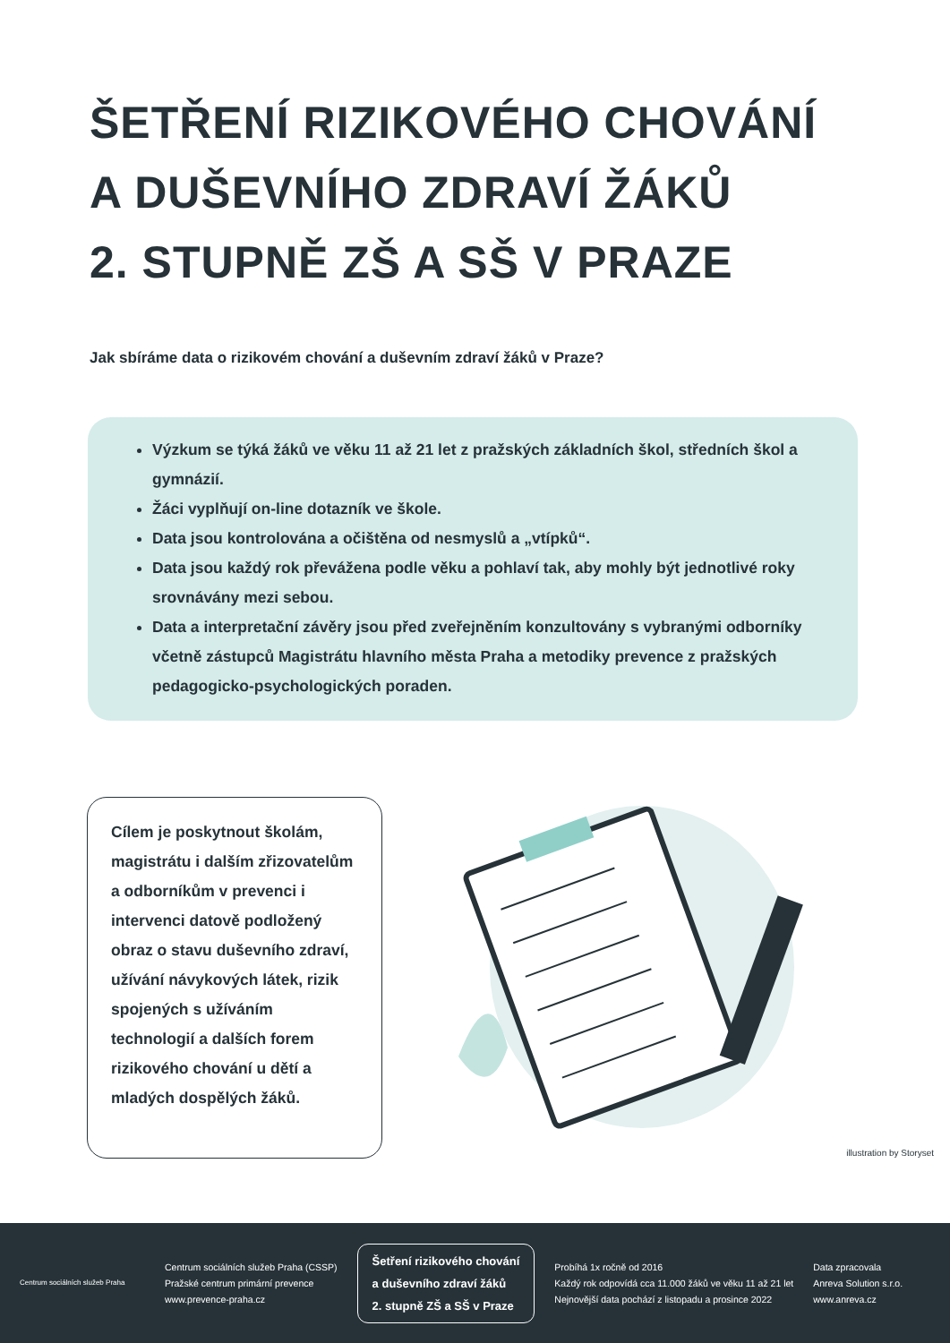ŠETŘENÍ RIZIKOVÉHO CHOVÁNÍ
A DUŠEVNÍHO ZDRAVÍ ŽÁKŮ
2. STUPNĚ ZŠ A SŠ V PRAZE
Jak sbíráme data o rizikovém chování a duševním zdraví žáků v Praze?
Výzkum se týká žáků ve věku 11 až 21 let z pražských základních škol, středních škol a gymnázií.
Žáci vyplňují on-line dotazník ve škole.
Data jsou kontrolována a očištěna od nesmyslů a „vtípků“.
Data jsou každý rok převážena podle věku a pohlaví tak, aby mohly být jednotlivé roky srovnávány mezi sebou.
Data a interpretační závěry jsou před zveřejněním konzultovány s vybranými odborníky včetně zástupců Magistrátu hlavního města Praha a metodiky prevence z pražských pedagogicko-psychologických poraden.
Cílem je poskytnout školám, magistrátu i dalším zřizovatelům a odborníkům v prevenci i intervenci datově podložený obraz o stavu duševního zdraví, užívání návykových látek, rizik spojených s užíváním technologií a dalších forem rizikového chování u dětí a mladých dospělých žáků.
illustration by Storyset
Centrum sociálních služeb Praha
Centrum sociálních služeb Praha (CSSP)
Pražské centrum primární prevence
www.prevence-praha.cz
Šetření rizikového chování
a duševního zdraví žáků
2. stupně ZŠ a SŠ v Praze
Probíhá 1x ročně od 2016
Každý rok odpovídá cca 11.000 žáků ve věku 11 až 21 let
Nejnovější data pochází z listopadu a prosince 2022
Data zpracovala
Anreva Solution s.r.o.
www.anreva.cz